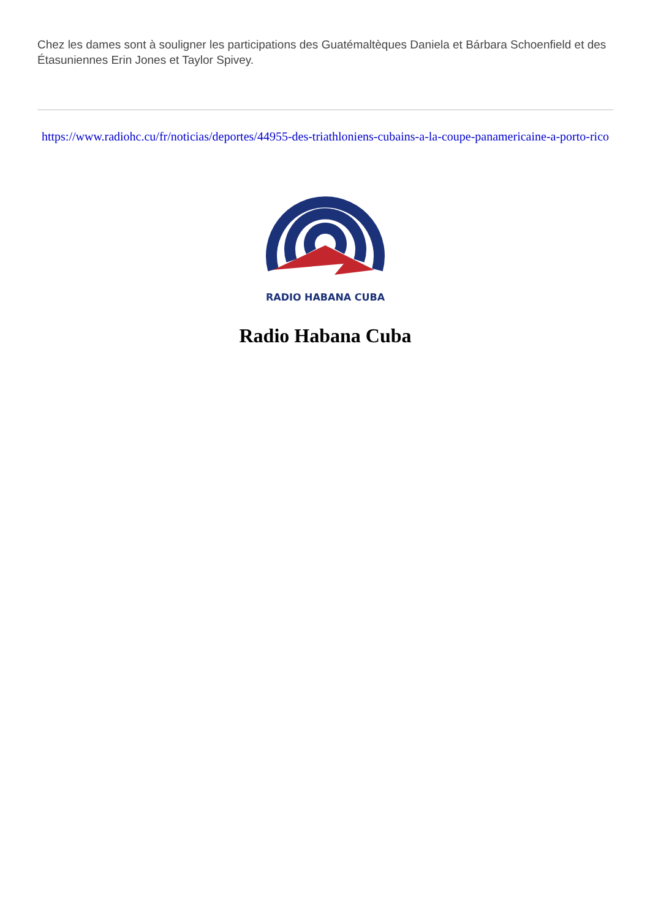Chez les dames sont à souligner les participations des Guatémaltèques Daniela et Bárbara Schoenfield et des Étasuniennes Erin Jones et Taylor Spivey.
https://www.radiohc.cu/fr/noticias/deportes/44955-des-triathloniens-cubains-a-la-coupe-panamericaine-a-porto-rico
RADIO HABANA CUBA
Radio Habana Cuba